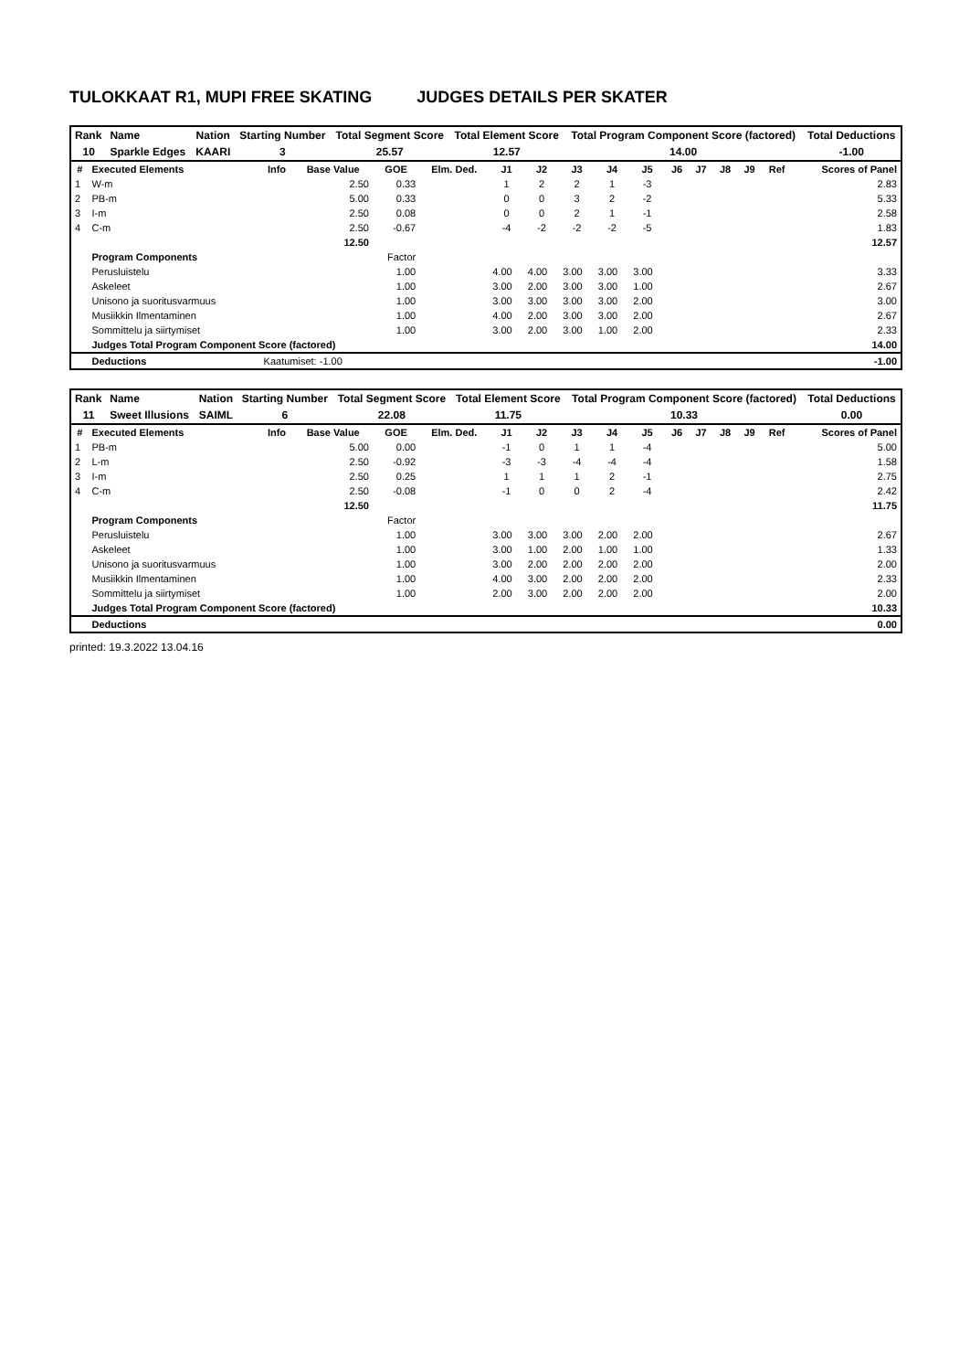TULOKKAAT R1, MUPI FREE SKATING JUDGES DETAILS PER SKATER
| Rank | Name | Nation | Starting Number | Total Segment Score | Total Element Score | Total Program Component Score (factored) | Total Deductions |
| --- | --- | --- | --- | --- | --- | --- | --- |
| 10 | Sparkle Edges | KAARI | 3 | 25.57 | 12.57 | 14.00 | -1.00 |
| # | Executed Elements | Info | Base Value | GOE | Elm. Ded. | J1 | J2 | J3 | J4 | J5 | J6 | J7 | J8 | J9 | Ref | Scores of Panel |
| --- | --- | --- | --- | --- | --- | --- | --- | --- | --- | --- | --- | --- | --- | --- | --- | --- |
| 1 | W-m | | 2.50 | 0.33 | | 1 | 2 | 2 | 1 | -3 | | | | | | 2.83 |
| 2 | PB-m | | 5.00 | 0.33 | | 0 | 0 | 3 | 2 | -2 | | | | | | 5.33 |
| 3 | I-m | | 2.50 | 0.08 | | 0 | 0 | 2 | 1 | -1 | | | | | | 2.58 |
| 4 | C-m | | 2.50 | -0.67 | | -4 | -2 | -2 | -2 | -5 | | | | | | 1.83 |
| | | | 12.50 | | | | | | | | | | | | | 12.57 |
| | Program Components | | | Factor | | | | | | | | | | | | |
| | Perusluistelu | | | 1.00 | | 4.00 | 4.00 | 3.00 | 3.00 | 3.00 | | | | | | 3.33 |
| | Askeleet | | | 1.00 | | 3.00 | 2.00 | 3.00 | 3.00 | 1.00 | | | | | | 2.67 |
| | Unisono ja suoritusvarmuus | | | 1.00 | | 3.00 | 3.00 | 3.00 | 3.00 | 2.00 | | | | | | 3.00 |
| | Musiikkin Ilmentaminen | | | 1.00 | | 4.00 | 2.00 | 3.00 | 3.00 | 2.00 | | | | | | 2.67 |
| | Sommittelu ja siirtymiset | | | 1.00 | | 3.00 | 2.00 | 3.00 | 1.00 | 2.00 | | | | | | 2.33 |
| | Judges Total Program Component Score (factored) | | | | | | | | | | | | | | | 14.00 |
| | Deductions | Kaatumiset: -1.00 | | | | | | | | | | | | | | -1.00 |
| Rank | Name | Nation | Starting Number | Total Segment Score | Total Element Score | Total Program Component Score (factored) | Total Deductions |
| --- | --- | --- | --- | --- | --- | --- | --- |
| 11 | Sweet Illusions | SAIML | 6 | 22.08 | 11.75 | 10.33 | 0.00 |
| # | Executed Elements | Info | Base Value | GOE | Elm. Ded. | J1 | J2 | J3 | J4 | J5 | J6 | J7 | J8 | J9 | Ref | Scores of Panel |
| --- | --- | --- | --- | --- | --- | --- | --- | --- | --- | --- | --- | --- | --- | --- | --- | --- |
| 1 | PB-m | | 5.00 | 0.00 | | -1 | 0 | 1 | 1 | -4 | | | | | | 5.00 |
| 2 | L-m | | 2.50 | -0.92 | | -3 | -3 | -4 | -4 | -4 | | | | | | 1.58 |
| 3 | I-m | | 2.50 | 0.25 | | 1 | 1 | 1 | 2 | -1 | | | | | | 2.75 |
| 4 | C-m | | 2.50 | -0.08 | | -1 | 0 | 0 | 2 | -4 | | | | | | 2.42 |
| | | | 12.50 | | | | | | | | | | | | | 11.75 |
| | Program Components | | | Factor | | | | | | | | | | | | |
| | Perusluistelu | | | 1.00 | | 3.00 | 3.00 | 3.00 | 2.00 | 2.00 | | | | | | 2.67 |
| | Askeleet | | | 1.00 | | 3.00 | 1.00 | 2.00 | 1.00 | 1.00 | | | | | | 1.33 |
| | Unisono ja suoritusvarmuus | | | 1.00 | | 3.00 | 2.00 | 2.00 | 2.00 | 2.00 | | | | | | 2.00 |
| | Musiikkin Ilmentaminen | | | 1.00 | | 4.00 | 3.00 | 2.00 | 2.00 | 2.00 | | | | | | 2.33 |
| | Sommittelu ja siirtymiset | | | 1.00 | | 2.00 | 3.00 | 2.00 | 2.00 | 2.00 | | | | | | 2.00 |
| | Judges Total Program Component Score (factored) | | | | | | | | | | | | | | | 10.33 |
| | Deductions | | | | | | | | | | | | | | | 0.00 |
printed: 19.3.2022 13.04.16